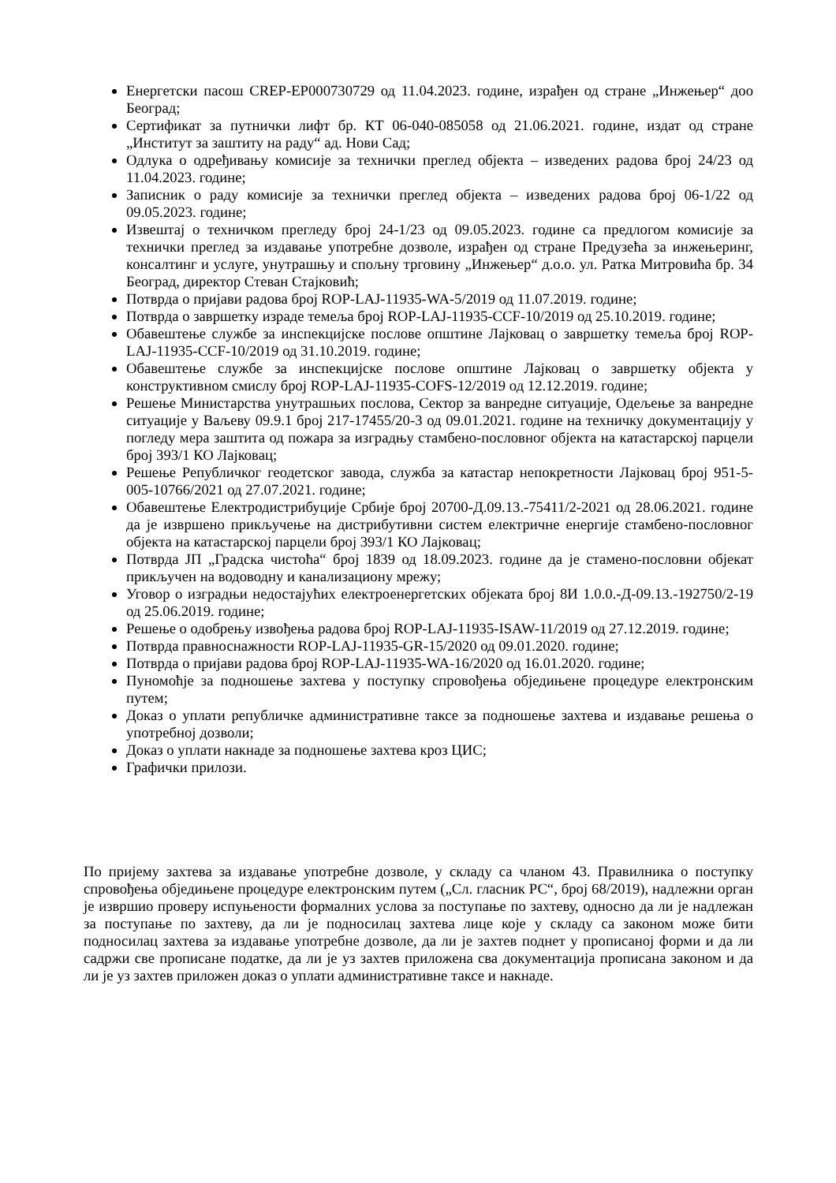Енергетски пасош CREP-EP000730729 од 11.04.2023. године, израђен од стране „Инжењер“ доо Београд;
Сертификат за путнички лифт бр. КТ 06-040-085058 од 21.06.2021. године, издат од стране „Институт за заштиту на раду“ ад. Нови Сад;
Одлука о одређивању комисије за технички преглед објекта – изведених радова број 24/23 од 11.04.2023. године;
Записник о раду комисије за технички преглед објекта – изведених радова број 06-1/22 од 09.05.2023. године;
Извештај о техничком прегледу број 24-1/23 од 09.05.2023. године са предлогом комисије за технички преглед за издавање употребне дозволе, израђен од стране Предузећа за инжењеринг, консалтинг и услуге, унутрашњу и спољну трговину „Инжењер“ д.о.о. ул. Ратка Митровића бр. 34 Београд, директор Стеван Стајковић;
Потврда о пријави радова број ROP-LAJ-11935-WA-5/2019 од 11.07.2019. године;
Потврда о завршетку израде темеља број ROP-LAJ-11935-CCF-10/2019 од 25.10.2019. године;
Обавештење службе за инспекцијске послове општине Лајковац о завршетку темеља број ROP-LAJ-11935-CCF-10/2019 од 31.10.2019. године;
Обавештење службе за инспекцијске послове општине Лајковац о завршетку објекта у конструктивном смислу број ROP-LAJ-11935-COFS-12/2019 од 12.12.2019. године;
Решење Министарства унутрашњих послова, Сектор за ванредне ситуације, Одељење за ванредне ситуације у Ваљеву 09.9.1 број 217-17455/20-3 од 09.01.2021. године на техничку документацију у погледу мера заштита од пожара за изградњу стамбено-пословног објекта на катастарској парцели број 393/1 КО Лајковац;
Решење Републичког геодетског завода, служба за катастар непокретности Лајковац број 951-5-005-10766/2021 од 27.07.2021. године;
Обавештење Електродистрибуције Србије број 20700-Д.09.13.-75411/2-2021 од 28.06.2021. године да је извршено прикључење на дистрибутивни систем електричне енергије стамбено-пословног објекта на катастарској парцели број 393/1 КО Лајковац;
Потврда ЈП „Градска чистоћа“ број 1839 од 18.09.2023. године да је стамено-пословни објекат прикључен на водоводну и канализациону мрежу;
Уговор о изградњи недостајућих електроенергетских објеката број 8И 1.0.0.-Д-09.13.-192750/2-19 од 25.06.2019. године;
Решење о одобрењу извођења радова број ROP-LAJ-11935-ISAW-11/2019 од 27.12.2019. године;
Потврда правноснажности ROP-LAJ-11935-GR-15/2020 од 09.01.2020. године;
Потврда о пријави радова број ROP-LAJ-11935-WA-16/2020 од 16.01.2020. године;
Пуномоћје за подношење захтева у поступку спровођења обједињене процедуре електронским путем;
Доказ о уплати републичке административне таксе за подношење захтева и издавање решења о употребној дозволи;
Доказ о уплати накнаде за подношење захтева кроз ЦИС;
Графички прилози.
По пријему захтева за издавање употребне дозволе, у складу са чланом 43. Правилника о поступку спровођења обједињене процедуре електронским путем („Сл. гласник РС“, број 68/2019), надлежни орган је извршио проверу испуњености формалних услова за поступање по захтеву, односно да ли је надлежан за поступање по захтеву, да ли је подносилац захтева лице које у складу са законом може бити подносилац захтева за издавање употребне дозволе, да ли је захтев поднет у прописаној форми и да ли садржи све прописане податке, да ли је уз захтев приложена сва документација прописана законом и да ли је уз захтев приложен доказ о уплати административне таксе и накнаде.